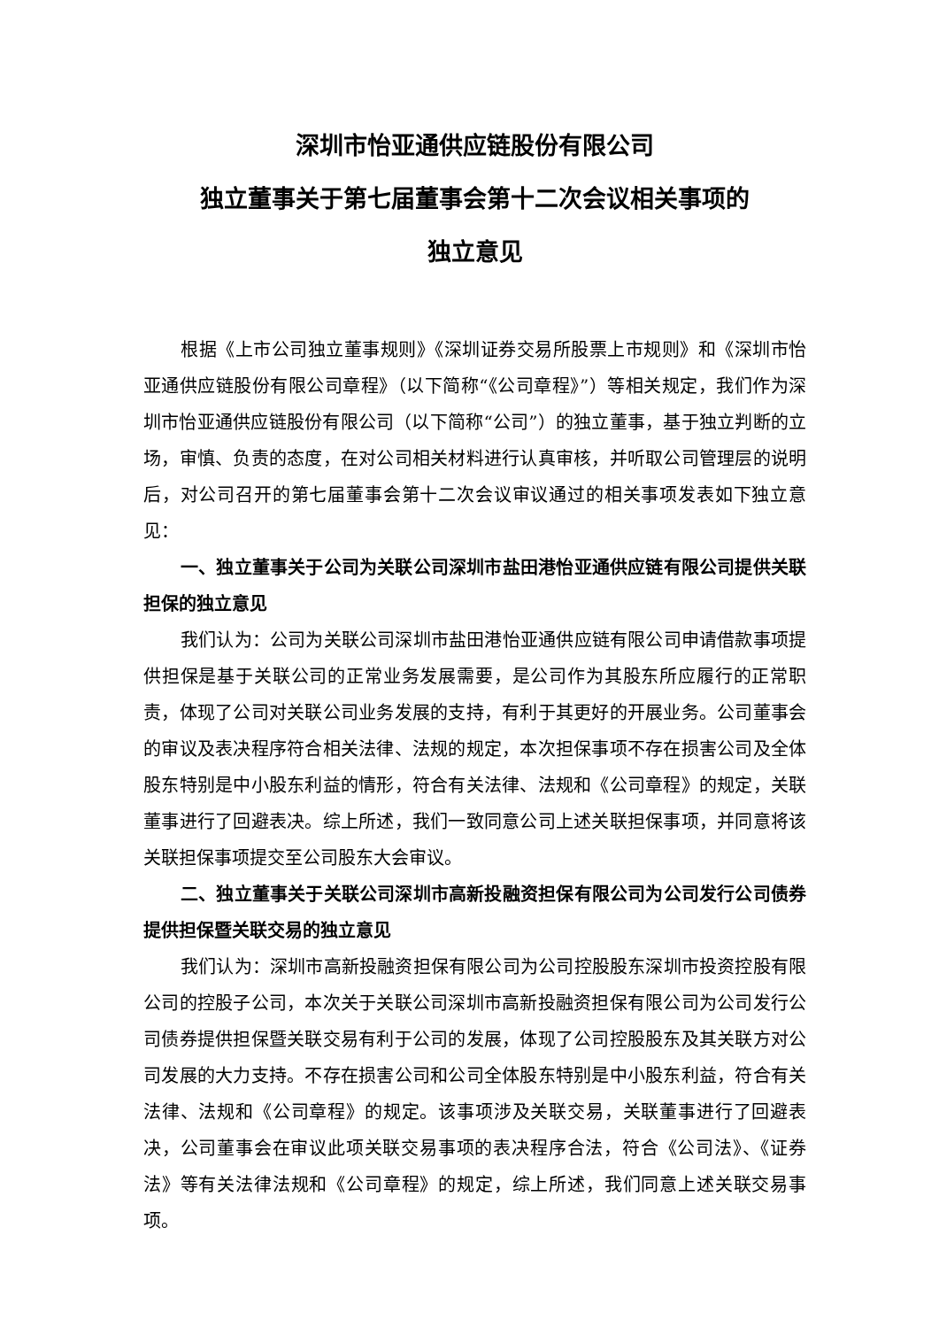深圳市怡亚通供应链股份有限公司
独立董事关于第七届董事会第十二次会议相关事项的
独立意见
根据《上市公司独立董事规则》《深圳证券交易所股票上市规则》和《深圳市怡亚通供应链股份有限公司章程》（以下简称“《公司章程》”）等相关规定，我们作为深圳市怡亚通供应链股份有限公司（以下简称“公司”）的独立董事，基于独立判断的立场，审慎、负责的态度，在对公司相关材料进行认真审核，并听取公司管理层的说明后，对公司召开的第七届董事会第十二次会议审议通过的相关事项发表如下独立意见：
一、独立董事关于公司为关联公司深圳市盐田港怡亚通供应链有限公司提供关联担保的独立意见
我们认为：公司为关联公司深圳市盐田港怡亚通供应链有限公司申请借款事项提供担保是基于关联公司的正常业务发展需要，是公司作为其股东所应履行的正常职责，体现了公司对关联公司业务发展的支持，有利于其更好的开展业务。公司董事会的审议及表决程序符合相关法律、法规的规定，本次担保事项不存在损害公司及全体股东特别是中小股东利益的情形，符合有关法律、法规和《公司章程》的规定，关联董事进行了回避表决。综上所述，我们一致同意公司上述关联担保事项，并同意将该关联担保事项提交至公司股东大会审议。
二、独立董事关于关联公司深圳市高新投融资担保有限公司为公司发行公司债券提供担保暨关联交易的独立意见
我们认为：深圳市高新投融资担保有限公司为公司控股股东深圳市投资控股有限公司的控股子公司，本次关于关联公司深圳市高新投融资担保有限公司为公司发行公司债券提供担保暨关联交易有利于公司的发展，体现了公司控股股东及其关联方对公司发展的大力支持。不存在损害公司和公司全体股东特别是中小股东利益，符合有关法律、法规和《公司章程》的规定。该事项涉及关联交易，关联董事进行了回避表决，公司董事会在审议此项关联交易事项的表决程序合法，符合《公司法》、《证券法》等有关法律法规和《公司章程》的规定，综上所述，我们同意上述关联交易事项。